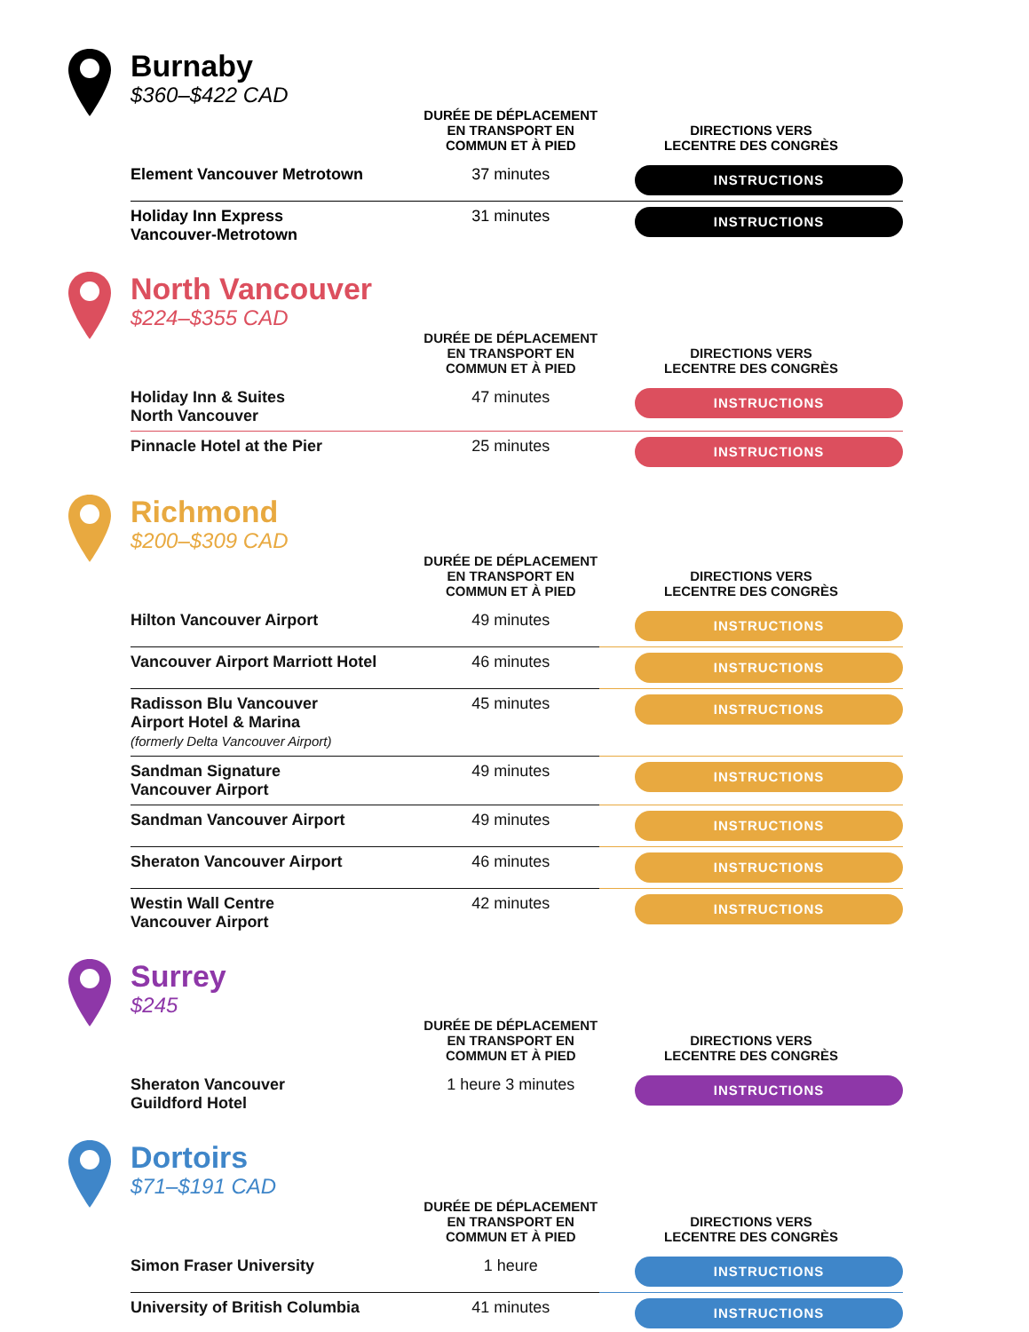Burnaby
$360–$422 CAD
| | DURÉE DE DÉPLACEMENT EN TRANSPORT EN COMMUN ET À PIED | DIRECTIONS VERS LECENTRE DES CONGRÈS |
| --- | --- | --- |
| Element Vancouver Metrotown | 37 minutes | INSTRUCTIONS |
| Holiday Inn Express Vancouver-Metrotown | 31 minutes | INSTRUCTIONS |
North Vancouver
$224–$355 CAD
| | DURÉE DE DÉPLACEMENT EN TRANSPORT EN COMMUN ET À PIED | DIRECTIONS VERS LECENTRE DES CONGRÈS |
| --- | --- | --- |
| Holiday Inn & Suites North Vancouver | 47 minutes | INSTRUCTIONS |
| Pinnacle Hotel at the Pier | 25 minutes | INSTRUCTIONS |
Richmond
$200–$309 CAD
| | DURÉE DE DÉPLACEMENT EN TRANSPORT EN COMMUN ET À PIED | DIRECTIONS VERS LECENTRE DES CONGRÈS |
| --- | --- | --- |
| Hilton Vancouver Airport | 49 minutes | INSTRUCTIONS |
| Vancouver Airport Marriott Hotel | 46 minutes | INSTRUCTIONS |
| Radisson Blu Vancouver Airport Hotel & Marina (formerly Delta Vancouver Airport) | 45 minutes | INSTRUCTIONS |
| Sandman Signature Vancouver Airport | 49 minutes | INSTRUCTIONS |
| Sandman Vancouver Airport | 49 minutes | INSTRUCTIONS |
| Sheraton Vancouver Airport | 46 minutes | INSTRUCTIONS |
| Westin Wall Centre Vancouver Airport | 42 minutes | INSTRUCTIONS |
Surrey
$245
| | DURÉE DE DÉPLACEMENT EN TRANSPORT EN COMMUN ET À PIED | DIRECTIONS VERS LECENTRE DES CONGRÈS |
| --- | --- | --- |
| Sheraton Vancouver Guildford Hotel | 1 heure 3 minutes | INSTRUCTIONS |
Dortoirs
$71–$191 CAD
| | DURÉE DE DÉPLACEMENT EN TRANSPORT EN COMMUN ET À PIED | DIRECTIONS VERS LECENTRE DES CONGRÈS |
| --- | --- | --- |
| Simon Fraser University | 1 heure | INSTRUCTIONS |
| University of British Columbia | 41 minutes | INSTRUCTIONS |